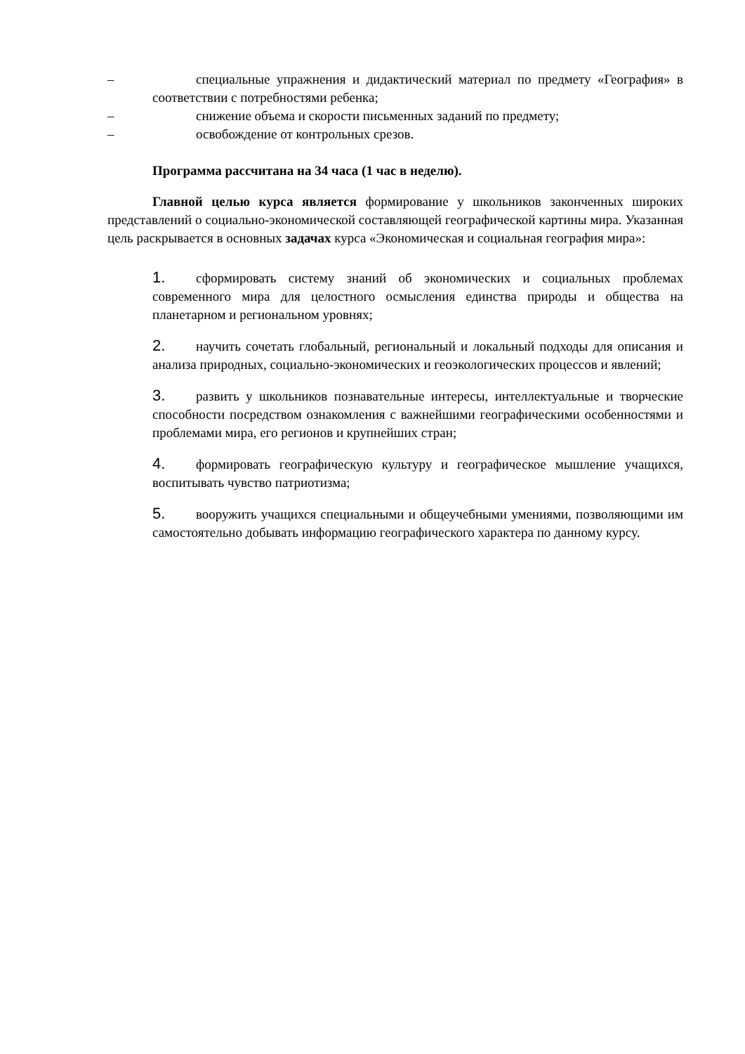– специальные упражнения и дидактический материал по предмету «География» в соответствии с потребностями ребенка;
– снижение объема и скорости письменных заданий по предмету;
– освобождение от контрольных срезов.
Программа рассчитана на 34 часа (1 час в неделю).
Главной целью курса является формирование у школьников законченных широких представлений о социально-экономической составляющей географической картины мира. Указанная цель раскрывается в основных задачах курса «Экономическая и социальная география мира»:
1. сформировать систему знаний об экономических и социальных проблемах современного мира для целостного осмысления единства природы и общества на планетарном и региональном уровнях;
2. научить сочетать глобальный, региональный и локальный подходы для описания и анализа природных, социально-экономических и геоэкологических процессов и явлений;
3. развить у школьников познавательные интересы, интеллектуальные и творческие способности посредством ознакомления с важнейшими географическими особенностями и проблемами мира, его регионов и крупнейших стран;
4. формировать географическую культуру и географическое мышление учащихся, воспитывать чувство патриотизма;
5. вооружить учащихся специальными и общеучебными умениями, позволяющими им самостоятельно добывать информацию географического характера по данному курсу.